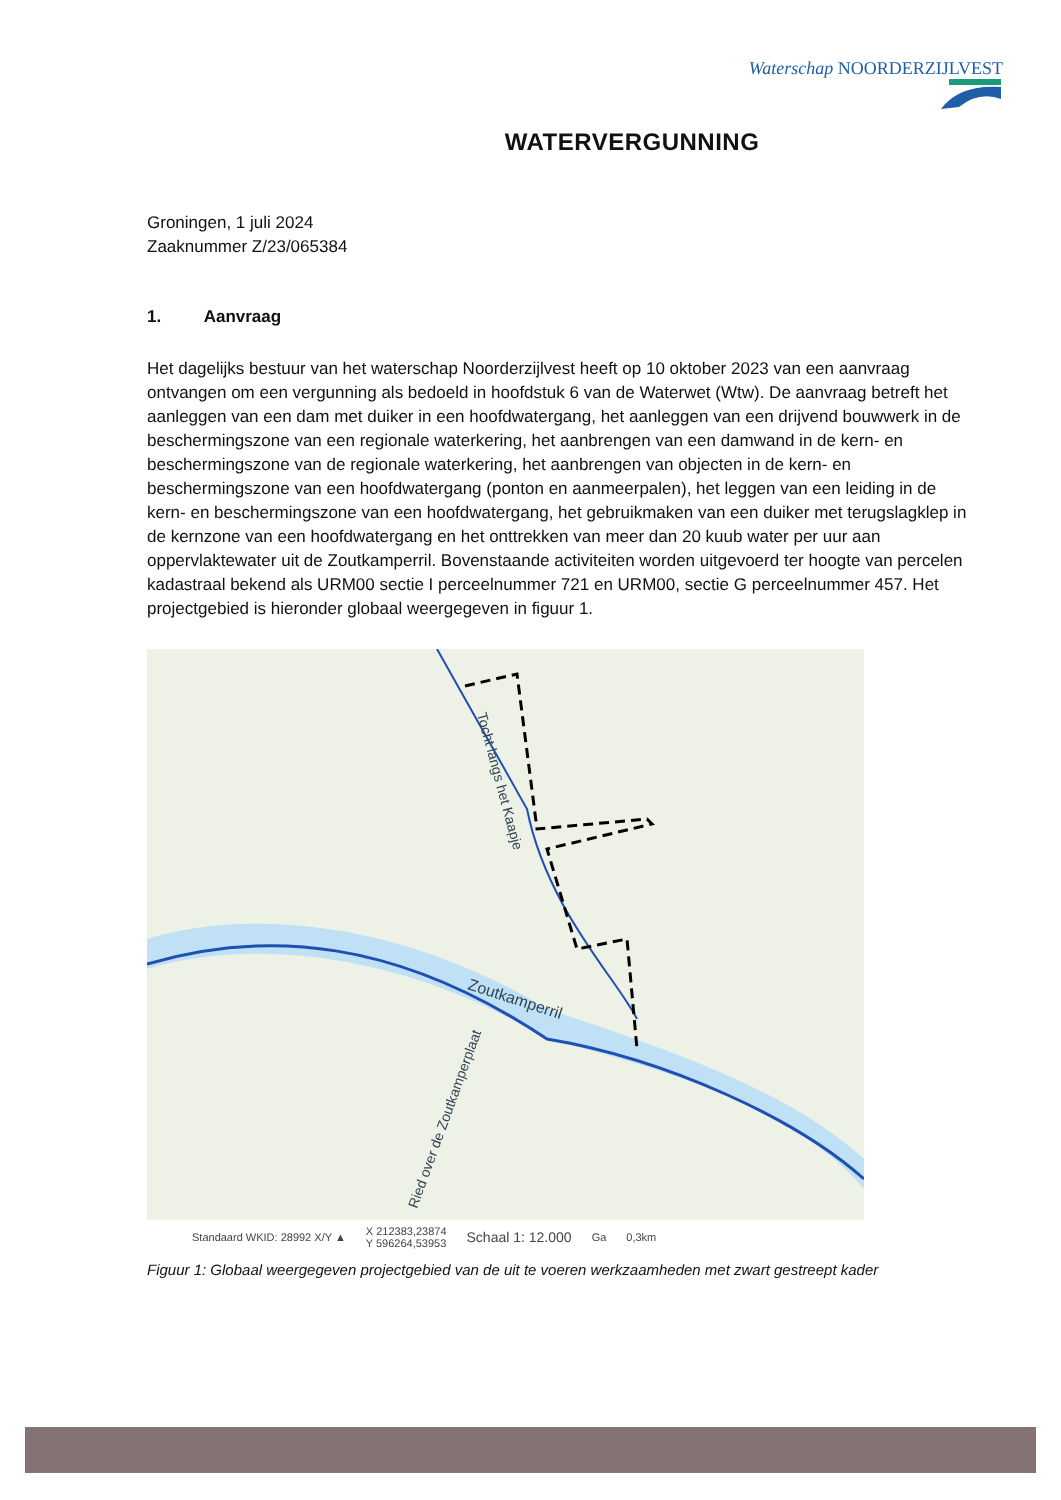Waterschap NOORDERZIJLVEST
WATERVERGUNNING
Groningen, 1 juli 2024
Zaaknummer Z/23/065384
1. Aanvraag
Het dagelijks bestuur van het waterschap Noorderzijlvest heeft op 10 oktober 2023 van een aanvraag ontvangen om een vergunning als bedoeld in hoofdstuk 6 van de Waterwet (Wtw). De aanvraag betreft het aanleggen van een dam met duiker in een hoofdwatergang, het aanleggen van een drijvend bouwwerk in de beschermingszone van een regionale waterkering, het aanbrengen van een damwand in de kern- en beschermingszone van de regionale waterkering, het aanbrengen van objecten in de kern- en beschermingszone van een hoofdwatergang (ponton en aanmeerpalen), het leggen van een leiding in de kern- en beschermingszone van een hoofdwatergang, het gebruikmaken van een duiker met terugslagklep in de kernzone van een hoofdwatergang en het onttrekken van meer dan 20 kuub water per uur aan oppervlaktewater uit de Zoutkamperril. Bovenstaande activiteiten worden uitgevoerd ter hoogte van percelen kadastraal bekend als URM00 sectie I perceelnummer 721 en URM00, sectie G perceelnummer 457. Het projectgebied is hieronder globaal weergegeven in figuur 1.
Zoutkamperril
Tocht langs het Kaapje
Ried over de Zoutkamperplaat
Standaard WKID: 28992 X/Y ▲ X 212383,23874
Y 596264,53953 Schaal 1: 12.000 Ga 0,3km
Figuur 1: Globaal weergegeven projectgebied van de uit te voeren werkzaamheden met zwart gestreept kader